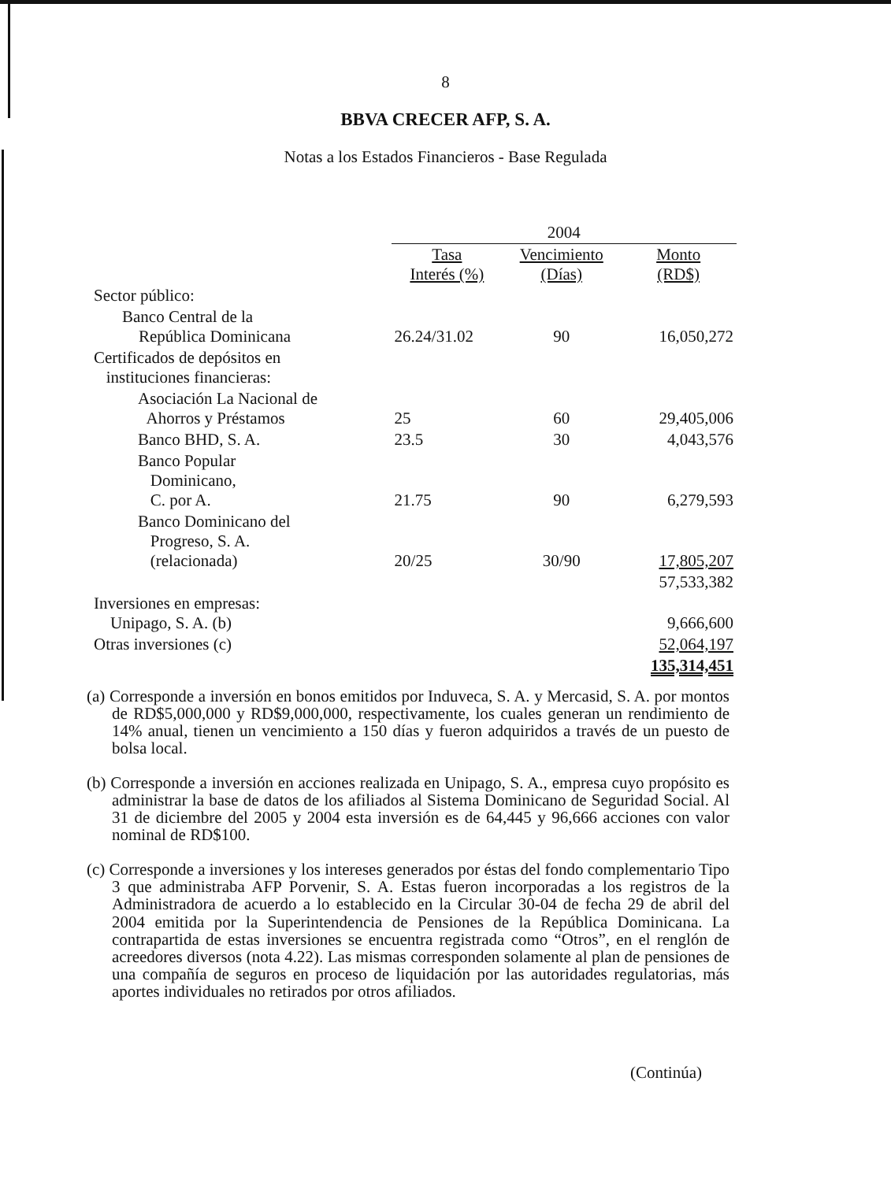8
BBVA CRECER AFP, S. A.
Notas a los Estados Financieros - Base Regulada
| | 2004 | | |
| --- | --- | --- | --- |
| | Tasa Interés (%) | Vencimiento (Días) | Monto (RD$) |
| Sector público: | | | |
| Banco Central de la República Dominicana | 26.24/31.02 | 90 | 16,050,272 |
| Certificados de depósitos en instituciones financieras: | | | |
| Asociación La Nacional de Ahorros y Préstamos | 25 | 60 | 29,405,006 |
| Banco BHD, S. A. | 23.5 | 30 | 4,043,576 |
| Banco Popular Dominicano, C. por A. | 21.75 | 90 | 6,279,593 |
| Banco Dominicano del Progreso, S. A. (relacionada) | 20/25 | 30/90 | 17,805,207 |
| | | | 57,533,382 |
| Inversiones en empresas: Unipago, S. A. (b) | | | 9,666,600 |
| Otras inversiones (c) | | | 52,064,197 |
| | | | 135,314,451 |
(a) Corresponde a inversión en bonos emitidos por Induveca, S. A. y Mercasid, S. A. por montos de RD$5,000,000 y RD$9,000,000, respectivamente, los cuales generan un rendimiento de 14% anual, tienen un vencimiento a 150 días y fueron adquiridos a través de un puesto de bolsa local.
(b) Corresponde a inversión en acciones realizada en Unipago, S. A., empresa cuyo propósito es administrar la base de datos de los afiliados al Sistema Dominicano de Seguridad Social. Al 31 de diciembre del 2005 y 2004 esta inversión es de 64,445 y 96,666 acciones con valor nominal de RD$100.
(c) Corresponde a inversiones y los intereses generados por éstas del fondo complementario Tipo 3 que administraba AFP Porvenir, S. A. Estas fueron incorporadas a los registros de la Administradora de acuerdo a lo establecido en la Circular 30-04 de fecha 29 de abril del 2004 emitida por la Superintendencia de Pensiones de la República Dominicana. La contrapartida de estas inversiones se encuentra registrada como “Otros”, en el renglón de acreedores diversos (nota 4.22). Las mismas corresponden solamente al plan de pensiones de una compañía de seguros en proceso de liquidación por las autoridades regulatorias, más aportes individuales no retirados por otros afiliados.
(Continúa)